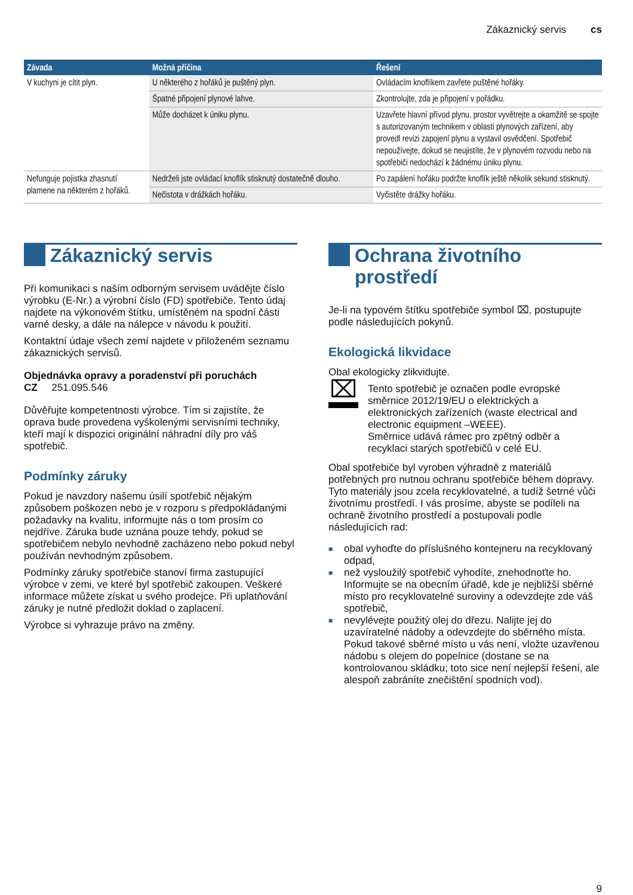Zákaznický servis cs
| Závada | Možná příčina | Řešení |
| --- | --- | --- |
| V kuchyni je cítit plyn. | U některého z hořáků je puštěný plyn. | Ovládacím knoflíkem zavřete puštěné hořáky. |
| | Špatné připojení plynové lahve. | Zkontrolujte, zda je připojení v pořádku. |
| | Může docházet k úniku plynu. | Uzavřete hlavní přívod plynu, prostor vyvětrejte a okamžitě se spojte s autorizovaným technikem v oblasti plynových zařízení, aby provedl revizi zapojení plynu a vystavil osvědčení. Spotřebič nepoužívejte, dokud se neujistíte, že v plynovém rozvodu nebo na spotřebiči nedochází k žádnému úniku plynu. |
| Nefunguje pojistka zhasnutí plamene na některém z hořáků. | Nedrželi jste ovládací knoflík stisknutý dostatečně dlouho. | Po zapálení hořáku podržte knoflík ještě několik sekund stisknutý. |
| | Nečistota v drážkách hořáku. | Vyčistěte drážky hořáku. |
Zákaznický servis
Při komunikaci s naším odborným servisem uvádějte číslo výrobku (E-Nr.) a výrobní číslo (FD) spotřebiče. Tento údaj najdete na výkonovém štítku, umístěném na spodní části varné desky, a dále na nálepce v návodu k použití.
Kontaktní údaje všech zemí najdete v přiloženém seznamu zákaznických servisů.
Objednávka opravy a poradenství při poruchách
CZ 251.095.546
Důvěřujte kompetentnosti výrobce. Tím si zajistíte, že oprava bude provedena vyškolenými servisními techniky, kteří mají k dispozici originální náhradní díly pro váš spotřebič.
Podmínky záruky
Pokud je navzdory našemu úsilí spotřebič nějakým způsobem poškozen nebo je v rozporu s předpokládanými požadavky na kvalitu, informujte nás o tom prosím co nejdříve. Záruka bude uznána pouze tehdy, pokud se spotřebičem nebylo nevhodně zacházeno nebo pokud nebyl používán nevhodným způsobem.
Podmínky záruky spotřebiče stanoví firma zastupující výrobce v zemi, ve které byl spotřebič zakoupen. Veškeré informace můžete získat u svého prodejce. Při uplatňování záruky je nutné předložit doklad o zaplacení.
Výrobce si vyhrazuje právo na změny.
Ochrana životního prostředí
Je-li na typovém štítku spotřebiče symbol ⌧, postupujte podle následujících pokynů.
Ekologická likvidace
Obal ekologicky zlikvidujte.
⌧
Tento spotřebič je označen podle evropské směrnice 2012/19/EU o elektrických a elektronických zařízeních (waste electrical and electronic equipment –WEEE).
Směrnice udává rámec pro zpětný odběr a recyklaci starých spotřebičů v celé EU.
Obal spotřebiče byl vyroben výhradně z materiálů potřebných pro nutnou ochranu spotřebiče během dopravy. Tyto materiály jsou zcela recyklovatelné, a tudíž šetrné vůči životnímu prostředí. I vás prosíme, abyste se podíleli na ochraně životního prostředí a postupovali podle následujících rad:
■ obal vyhoďte do příslušného kontejneru na recyklovaný odpad,
■ než vysloužilý spotřebič vyhodíte, znehodnoťte ho. Informujte se na obecním úřadě, kde je nejbližší sběrné místo pro recyklovatelné suroviny a odevzdejte zde váš spotřebič,
■ nevylévejte použitý olej do dřezu. Nalijte jej do uzavíratelné nádoby a odevzdejte do sběrného místa. Pokud takové sběrné místo u vás není, vložte uzavřenou nádobu s olejem do popelnice (dostane se na kontrolovanou skládku; toto sice není nejlepší řešení, ale alespoň zabráníte znečištění spodních vod).
9